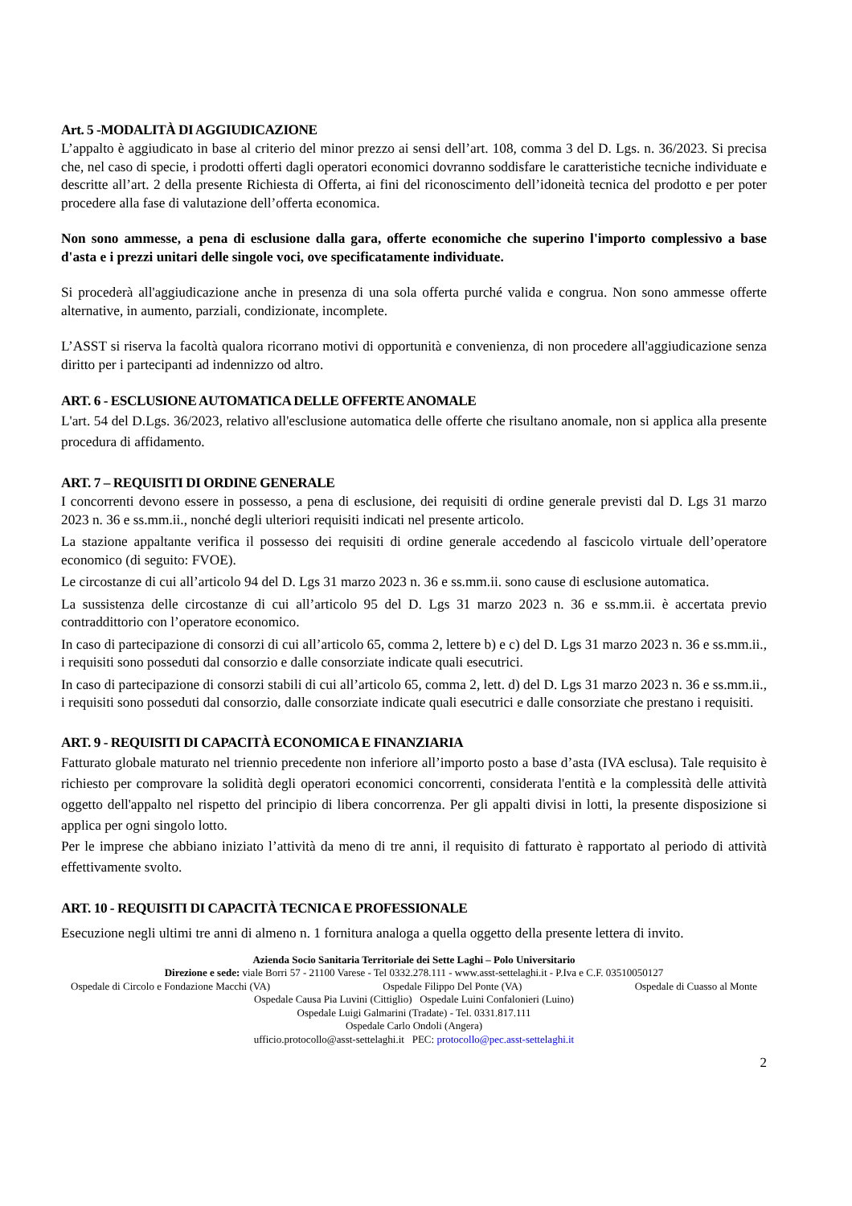Art. 5 -MODALITÀ DI AGGIUDICAZIONE
L’appalto è aggiudicato in base al criterio del minor prezzo ai sensi dell’art. 108, comma 3 del D. Lgs. n. 36/2023. Si precisa che, nel caso di specie, i prodotti offerti dagli operatori economici dovranno soddisfare le caratteristiche tecniche individuate e descritte all’art. 2 della presente Richiesta di Offerta, ai fini del riconoscimento dell’idoneità tecnica del prodotto e per poter procedere alla fase di valutazione dell’offerta economica.
Non sono ammesse, a pena di esclusione dalla gara, offerte economiche che superino l'importo complessivo a base d'asta e i prezzi unitari delle singole voci, ove specificatamente individuate.
Si procederà all'aggiudicazione anche in presenza di una sola offerta purché valida e congrua. Non sono ammesse offerte alternative, in aumento, parziali, condizionate, incomplete.
L’ASST si riserva la facoltà qualora ricorrano motivi di opportunità e convenienza, di non procedere all'aggiudicazione senza diritto per i partecipanti ad indennizzo od altro.
ART. 6 - ESCLUSIONE AUTOMATICA DELLE OFFERTE ANOMALE
L'art. 54 del D.Lgs. 36/2023, relativo all'esclusione automatica delle offerte che risultano anomale, non si applica alla presente procedura di affidamento.
ART. 7 – REQUISITI DI ORDINE GENERALE
I concorrenti devono essere in possesso, a pena di esclusione, dei requisiti di ordine generale previsti dal D. Lgs 31 marzo 2023 n. 36 e ss.mm.ii., nonché degli ulteriori requisiti indicati nel presente articolo.
La stazione appaltante verifica il possesso dei requisiti di ordine generale accedendo al fascicolo virtuale dell’operatore economico (di seguito: FVOE).
Le circostanze di cui all’articolo 94 del D. Lgs 31 marzo 2023 n. 36 e ss.mm.ii. sono cause di esclusione automatica.
La sussistenza delle circostanze di cui all’articolo 95 del D. Lgs 31 marzo 2023 n. 36 e ss.mm.ii. è accertata previo contraddittorio con l’operatore economico.
In caso di partecipazione di consorzi di cui all’articolo 65, comma 2, lettere b) e c) del D. Lgs 31 marzo 2023 n. 36 e ss.mm.ii., i requisiti sono posseduti dal consorzio e dalle consorziate indicate quali esecutrici.
In caso di partecipazione di consorzi stabili di cui all’articolo 65, comma 2, lett. d) del D. Lgs 31 marzo 2023 n. 36 e ss.mm.ii., i requisiti sono posseduti dal consorzio, dalle consorziate indicate quali esecutrici e dalle consorziate che prestano i requisiti.
ART. 9 - REQUISITI DI CAPACITÀ ECONOMICA E FINANZIARIA
Fatturato globale maturato nel triennio precedente non inferiore all’importo posto a base d’asta (IVA esclusa). Tale requisito è richiesto per comprovare la solidità degli operatori economici concorrenti, considerata l'entità e la complessità delle attività oggetto dell'appalto nel rispetto del principio di libera concorrenza. Per gli appalti divisi in lotti, la presente disposizione si applica per ogni singolo lotto.
Per le imprese che abbiano iniziato l’attività da meno di tre anni, il requisito di fatturato è rapportato al periodo di attività effettivamente svolto.
ART. 10 - REQUISITI DI CAPACITÀ TECNICA E PROFESSIONALE
Esecuzione negli ultimi tre anni di almeno n. 1 fornitura analoga a quella oggetto della presente lettera di invito.
Azienda Socio Sanitaria Territoriale dei Sette Laghi – Polo Universitario
Direzione e sede: viale Borri 57 - 21100 Varese - Tel 0332.278.111 - www.asst-settelaghi.it - P.Iva e C.F. 03510050127
Ospedale di Circolo e Fondazione Macchi (VA) Ospedale Filippo Del Ponte (VA) Ospedale di Cuasso al Monte
Ospedale Causa Pia Luvini (Cittiglio) Ospedale Luini Confalonieri (Luino)
Ospedale Luigi Galmarini (Tradate) - Tel. 0331.817.111
Ospedale Carlo Ondoli (Angera)
ufficio.protocollo@asst-settelaghi.it PEC: protocollo@pec.asst-settelaghi.it
2